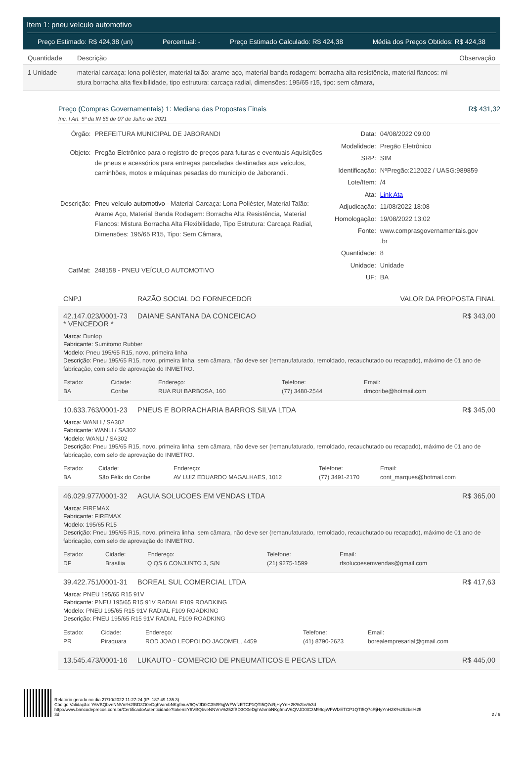Item 1: pneu veículo automotivo
Preço Estimado: R$ 424,38 (un) Percentual: - Preço Estimado Calculado: R$ 424,38 Média dos Preços Obtidos: R$ 424,38
| Quantidade | Descrição | Observação |
| --- | --- | --- |
| 1 Unidade | material carcaça: lona poliéster, material talão: arame aço, material banda rodagem: borracha alta resistência, material flancos: mi stura borracha alta flexibilidade, tipo estrutura: carcaça radial, dimensões: 195/65 r15, tipo: sem câmara, | |
Preço (Compras Governamentais) 1: Mediana das Propostas Finais R$ 431,32
Inc. I Art. 5º da IN 65 de 07 de Julho de 2021
| Órgão: | PREFEITURA MUNICIPAL DE JABORANDI |
| Objeto: | Pregão Eletrônico para o registro de preços para futuras e eventuais Aquisições de pneus e acessórios para entregas parceladas destinadas aos veículos, caminhões, motos e máquinas pesadas do município de Jaborandi.. |
| Descrição: | Pneu veículo automotivo - Material Carcaça: Lona Poliéster, Material Talão: Arame Aço, Material Banda Rodagem: Borracha Alta Resistência, Material Flancos: Mistura Borracha Alta Flexibilidade, Tipo Estrutura: Carcaça Radial, Dimensões: 195/65 R15, Tipo: Sem Câmara, |
| CatMat: | 248158 - PNEU VEÍCULO AUTOMOTIVO |
| Data: | 04/08/2022 09:00 |
| Modalidade: | Pregão Eletrônico |
| SRP: | SIM |
| Identificação: | NºPregão:212022 / UASG:989859 |
| Lote/Item: | /4 |
| Ata: | Link Ata |
| Adjudicação: | 11/08/2022 18:08 |
| Homologação: | 19/08/2022 13:02 |
| Fonte: | www.comprasgovernamentais.gov .br |
| Quantidade: | 8 |
| Unidade: | Unidade |
| UF: | BA |
CNPJ RAZÃO SOCIAL DO FORNECEDOR VALOR DA PROPOSTA FINAL
42.147.023/0001-73
* VENCEDOR * DAIANE SANTANA DA CONCEICAO R$ 343,00
Marca: Dunlop
Fabricante: Sumitomo Rubber
Modelo: Pneu 195/65 R15, novo, primeira linha
Descrição: Pneu 195/65 R15, novo, primeira linha, sem câmara, não deve ser (remanufaturado, remoldado, recauchutado ou recapado), máximo de 01 ano de fabricação, com selo de aprovação do INMETRO.
Estado:
BA
Cidade:
Coribe
Endereço:
RUA RUI BARBOSA, 160
Telefone:
(77) 3480-2544
Email:
dmcoribe@hotmail.com
10.633.763/0001-23 PNEUS E BORRACHARIA BARROS SILVA LTDA R$ 345,00
Marca: WANLI / SA302
Fabricante: WANLI / SA302
Modelo: WANLI / SA302
Descrição: Pneu 195/65 R15, novo, primeira linha, sem câmara, não deve ser (remanufaturado, remoldado, recauchutado ou recapado), máximo de 01 ano de fabricação, com selo de aprovação do INMETRO.
Estado:
BA
Cidade:
São Félix do Coribe
Endereço:
AV LUIZ EDUARDO MAGALHAES, 1012
Telefone:
(77) 3491-2170
Email:
cont_marques@hotmail.com
46.029.977/0001-32 AGUIA SOLUCOES EM VENDAS LTDA R$ 365,00
Marca: FIREMAX
Fabricante: FIREMAX
Modelo: 195/65 R15
Descrição: Pneu 195/65 R15, novo, primeira linha, sem câmara, não deve ser (remanufaturado, remoldado, recauchutado ou recapado), máximo de 01 ano de fabricação, com selo de aprovação do INMETRO.
Estado:
DF
Cidade:
Brasília
Endereço:
Q QS 6 CONJUNTO 3, S/N
Telefone:
(21) 9275-1599
Email:
rfsolucoesemvendas@gmail.com
39.422.751/0001-31 BOREAL SUL COMERCIAL LTDA R$ 417,63
Marca: PNEU 195/65 R15 91V
Fabricante: PNEU 195/65 R15 91V RADIAL F109 ROADKING
Modelo: PNEU 195/65 R15 91V RADIAL F109 ROADKING
Descrição: PNEU 195/65 R15 91V RADIAL F109 ROADKING
Estado:
PR
Cidade:
Piraquara
Endereço:
ROD JOAO LEOPOLDO JACOMEL, 4459
Telefone:
(41) 8790-2623
Email:
borealempresarial@gmail.com
13.545.473/0001-16 LUKAUTO - COMERCIO DE PNEUMATICOS E PECAS LTDA R$ 445,00
Relatório gerado no dia 27/10/2022 11:27:24 (IP: 187.49.135.3)
Código Validação: Y6VBQbveNNVm%2fBD3O0eDghVambNKgfmuV6QVJD0lC3M99qjWFWfzETCP1QTI5Q7cRjHyYnH2K%2bs%3d
http://www.bancodeprecos.com.br/CertificadoAutenticidade?token=Y6VBQbveNNVm%252fBD3O0eDghVambNKgfmuV6QVJD0lC3M99qjWFWfzETCP1QTI5Q7cRjHyYnH2K%252bs%25
3d
2 / 6